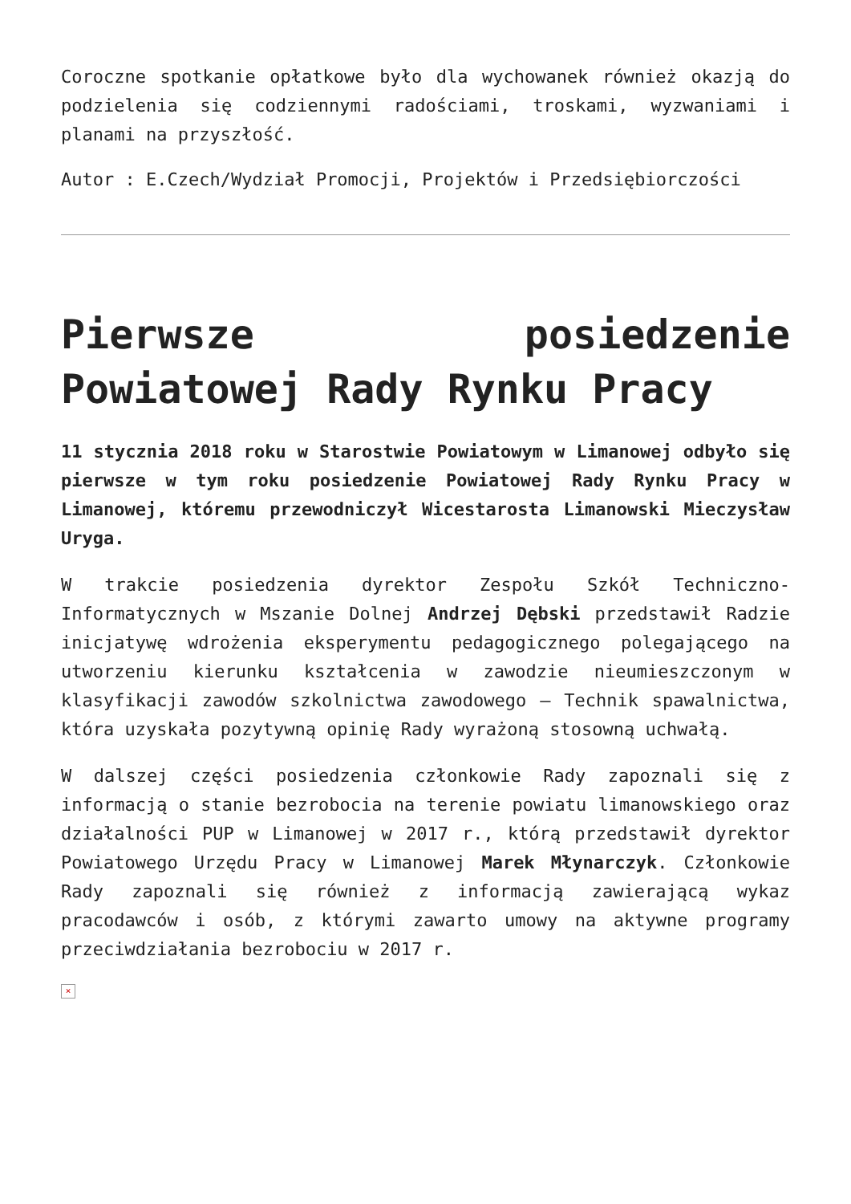Coroczne spotkanie opłatkowe było dla wychowanek również okazją do podzielenia się codziennymi radościami, troskami, wyzwaniami i planami na przyszłość.
Autor : E.Czech/Wydział Promocji, Projektów i Przedsiębiorczości
Pierwsze posiedzenie Powiatowej Rady Rynku Pracy
11 stycznia 2018 roku w Starostwie Powiatowym w Limanowej odbyło się pierwsze w tym roku posiedzenie Powiatowej Rady Rynku Pracy w Limanowej, któremu przewodniczył Wicestarosta Limanowski Mieczysław Uryga.
W trakcie posiedzenia dyrektor Zespołu Szkół Techniczno-Informatycznych w Mszanie Dolnej Andrzej Dębski przedstawił Radzie inicjatywę wdrożenia eksperymentu pedagogicznego polegającego na utworzeniu kierunku kształcenia w zawodzie nieumieszczonym w klasyfikacji zawodów szkolnictwa zawodowego – Technik spawalnictwa, która uzyskała pozytywną opinię Rady wyrażoną stosowną uchwałą.
W dalszej części posiedzenia członkowie Rady zapoznali się z informacją o stanie bezrobocia na terenie powiatu limanowskiego oraz działalności PUP w Limanowej w 2017 r., którą przedstawił dyrektor Powiatowego Urzędu Pracy w Limanowej Marek Młynarczyk. Członkowie Rady zapoznali się również z informacją zawierającą wykaz pracodawców i osób, z którymi zawarto umowy na aktywne programy przeciwdziałania bezrobociu w 2017 r.
×